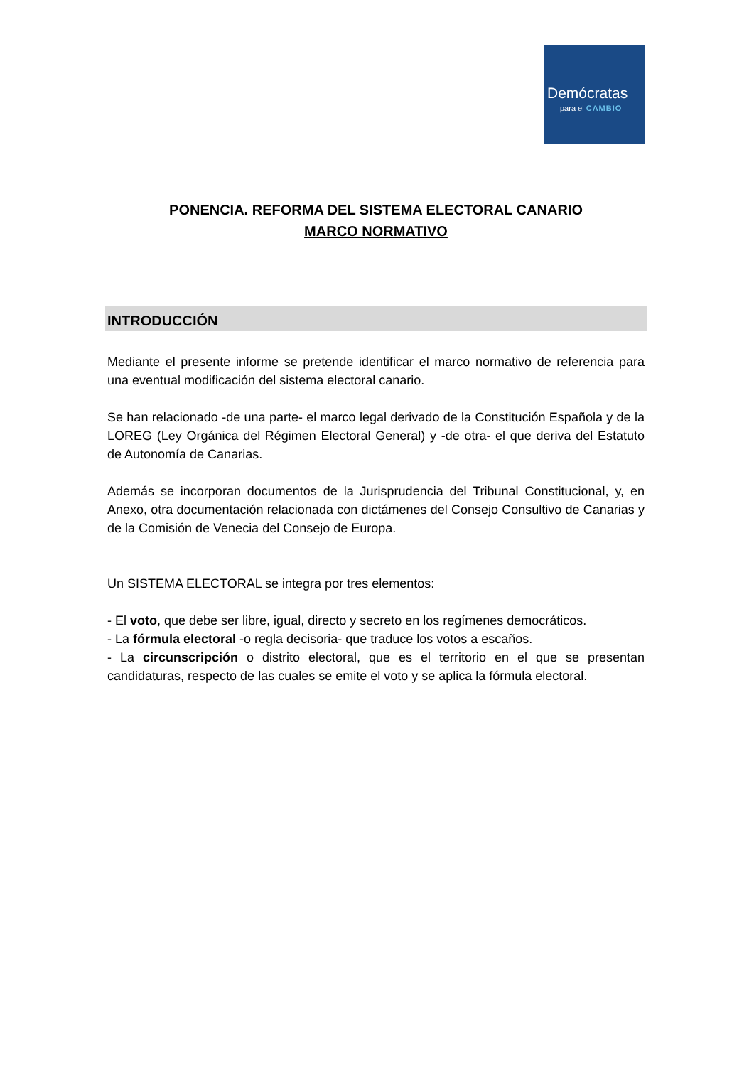Demócratas
para el CAMBIO
PONENCIA. REFORMA DEL SISTEMA ELECTORAL CANARIO
MARCO NORMATIVO
INTRODUCCIÓN
Mediante el presente informe se pretende identificar el marco normativo de referencia para una eventual modificación del sistema electoral canario.
Se han relacionado -de una parte- el marco legal derivado de la Constitución Española y de la LOREG (Ley Orgánica del Régimen Electoral General) y -de otra- el que deriva del Estatuto de Autonomía de Canarias.
Además se incorporan documentos de la Jurisprudencia del Tribunal Constitucional, y, en Anexo, otra documentación relacionada con dictámenes del Consejo Consultivo de Canarias y de la Comisión de Venecia del Consejo de Europa.
Un SISTEMA ELECTORAL se integra por tres elementos:
- El voto, que debe ser libre, igual, directo y secreto en los regímenes democráticos.
- La fórmula electoral -o regla decisoria- que traduce los votos a escaños.
- La circunscripción o distrito electoral, que es el territorio en el que se presentan candidaturas, respecto de las cuales se emite el voto y se aplica la fórmula electoral.